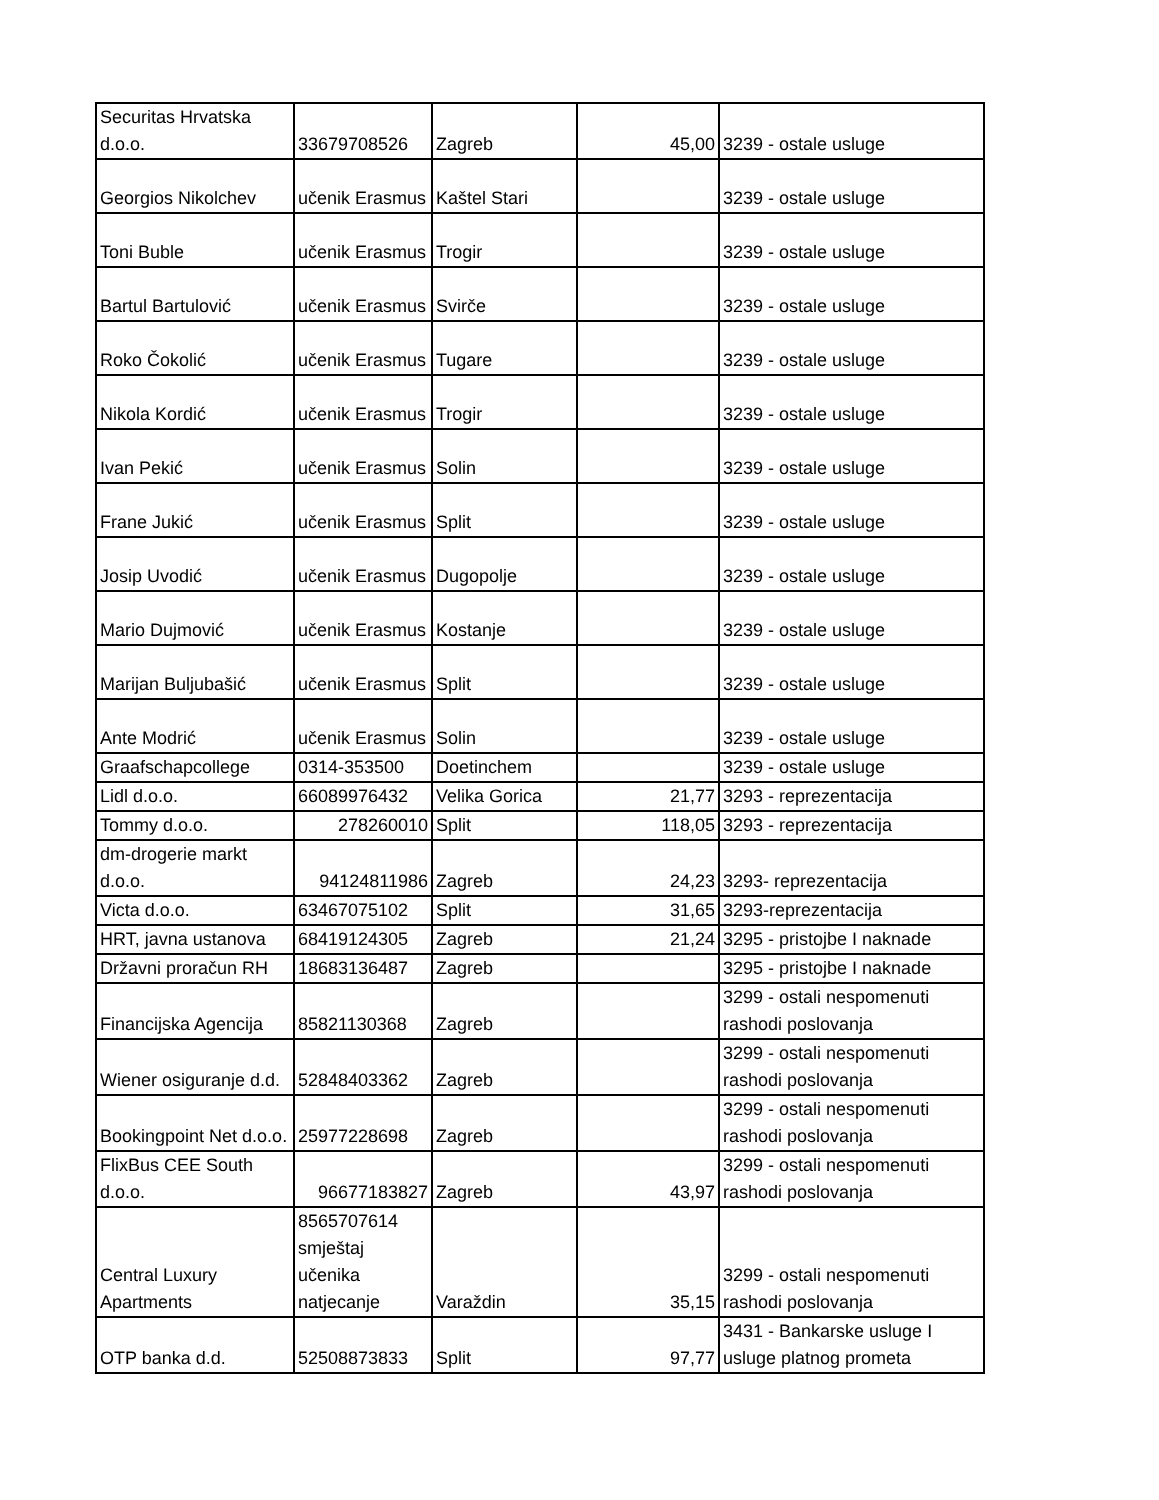| Securitas Hrvatska d.o.o. | 33679708526 | Zagreb | 45,00 | 3239 - ostale usluge |
| Georgios Nikolchev | učenik Erasmus | Kaštel Stari | | 3239 - ostale usluge |
| Toni Buble | učenik Erasmus | Trogir | | 3239 - ostale usluge |
| Bartul Bartulović | učenik Erasmus | Svirče | | 3239 - ostale usluge |
| Roko Čokolić | učenik Erasmus | Tugare | | 3239 - ostale usluge |
| Nikola Kordić | učenik Erasmus | Trogir | | 3239 - ostale usluge |
| Ivan Pekić | učenik Erasmus | Solin | | 3239 - ostale usluge |
| Frane Jukić | učenik Erasmus | Split | | 3239 - ostale usluge |
| Josip Uvodić | učenik Erasmus | Dugopolje | | 3239 - ostale usluge |
| Mario Dujmović | učenik Erasmus | Kostanje | | 3239 - ostale usluge |
| Marijan Buljubašić | učenik Erasmus | Split | | 3239 - ostale usluge |
| Ante Modrić | učenik Erasmus | Solin | | 3239 - ostale usluge |
| Graafschapcollege | 0314-353500 | Doetinchem | | 3239 - ostale usluge |
| Lidl d.o.o. | 66089976432 | Velika Gorica | 21,77 | 3293 - reprezentacija |
| Tommy d.o.o. | 278260010 | Split | 118,05 | 3293 - reprezentacija |
| dm-drogerie markt d.o.o. | 94124811986 | Zagreb | 24,23 | 3293- reprezentacija |
| Victa d.o.o. | 63467075102 | Split | 31,65 | 3293-reprezentacija |
| HRT, javna ustanova | 68419124305 | Zagreb | 21,24 | 3295 - pristojbe I naknade |
| Državni proračun RH | 18683136487 | Zagreb | | 3295 - pristojbe I naknade |
| Financijska Agencija | 85821130368 | Zagreb | | 3299 - ostali nespomenuti rashodi poslovanja |
| Wiener osiguranje d.d. | 52848403362 | Zagreb | | 3299 - ostali nespomenuti rashodi poslovanja |
| Bookingpoint Net d.o.o. | 25977228698 | Zagreb | | 3299 - ostali nespomenuti rashodi poslovanja |
| FlixBus CEE South d.o.o. | 96677183827 | Zagreb | 43,97 | 3299 - ostali nespomenuti rashodi poslovanja |
| Central Luxury Apartments | 8565707614 smještaj učenika natjecanje | Varaždin | 35,15 | 3299 - ostali nespomenuti rashodi poslovanja |
| OTP banka d.d. | 52508873833 | Split | 97,77 | 3431 - Bankarske usluge I usluge platnog prometa |